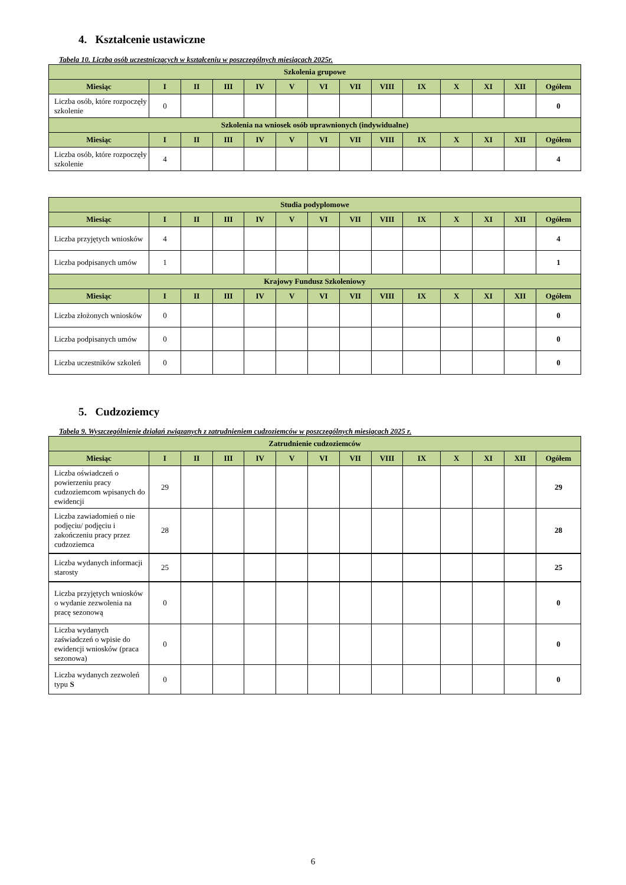4. Kształcenie ustawiczne
Tabela 10. Liczba osób uczestniczących w kształceniu w poszczególnych miesiącach 2025r.
| Szkolenia grupowe | | | | | | | | | | | | | |
| --- | --- | --- | --- | --- | --- | --- | --- | --- | --- | --- | --- | --- | --- |
| Miesiąc | I | II | III | IV | V | VI | VII | VIII | IX | X | XI | XII | Ogółem |
| Liczba osób, które rozpoczęły szkolenie | 0 | | | | | | | | | | | | 0 |
| Szkolenia na wniosek osób uprawnionych (indywidualne) | | | | | | | | | | | | | |
| Miesiąc | I | II | III | IV | V | VI | VII | VIII | IX | X | XI | XII | Ogółem |
| Liczba osób, które rozpoczęły szkolenie | 4 | | | | | | | | | | | | 4 |
| Studia podyplomowe | | | | | | | | | | | | | |
| --- | --- | --- | --- | --- | --- | --- | --- | --- | --- | --- | --- | --- | --- |
| Miesiąc | I | II | III | IV | V | VI | VII | VIII | IX | X | XI | XII | Ogółem |
| Liczba przyjętych wniosków | 4 | | | | | | | | | | | | 4 |
| Liczba podpisanych umów | 1 | | | | | | | | | | | | 1 |
| Krajowy Fundusz Szkoleniowy | | | | | | | | | | | | | |
| Miesiąc | I | II | III | IV | V | VI | VII | VIII | IX | X | XI | XII | Ogółem |
| Liczba złożonych wniosków | 0 | | | | | | | | | | | | 0 |
| Liczba podpisanych umów | 0 | | | | | | | | | | | | 0 |
| Liczba uczestników szkoleń | 0 | | | | | | | | | | | | 0 |
5. Cudzoziemcy
Tabela 9. Wyszczególnienie działań związanych z zatrudnieniem cudzoziemców w poszczególnych miesiącach 2025 r.
| Zatrudnienie cudzoziemców | | | | | | | | | | | | | |
| --- | --- | --- | --- | --- | --- | --- | --- | --- | --- | --- | --- | --- | --- |
| Miesiąc | I | II | III | IV | V | VI | VII | VIII | IX | X | XI | XII | Ogółem |
| Liczba oświadczeń o powierzeniu pracy cudzoziemcom wpisanych do ewidencji | 29 | | | | | | | | | | | | 29 |
| Liczba zawiadomień o nie podjęciu/ podjęciu i zakończeniu pracy przez cudzoziemca | 28 | | | | | | | | | | | | 28 |
| Liczba wydanych informacji starosty | 25 | | | | | | | | | | | | 25 |
| Liczba przyjętych wniosków o wydanie zezwolenia na pracę sezonową | 0 | | | | | | | | | | | | 0 |
| Liczba wydanych zaświadczeń o wpisie do ewidencji wniosków (praca sezonowa) | 0 | | | | | | | | | | | | 0 |
| Liczba wydanych zezwoleń typu S | 0 | | | | | | | | | | | | 0 |
6